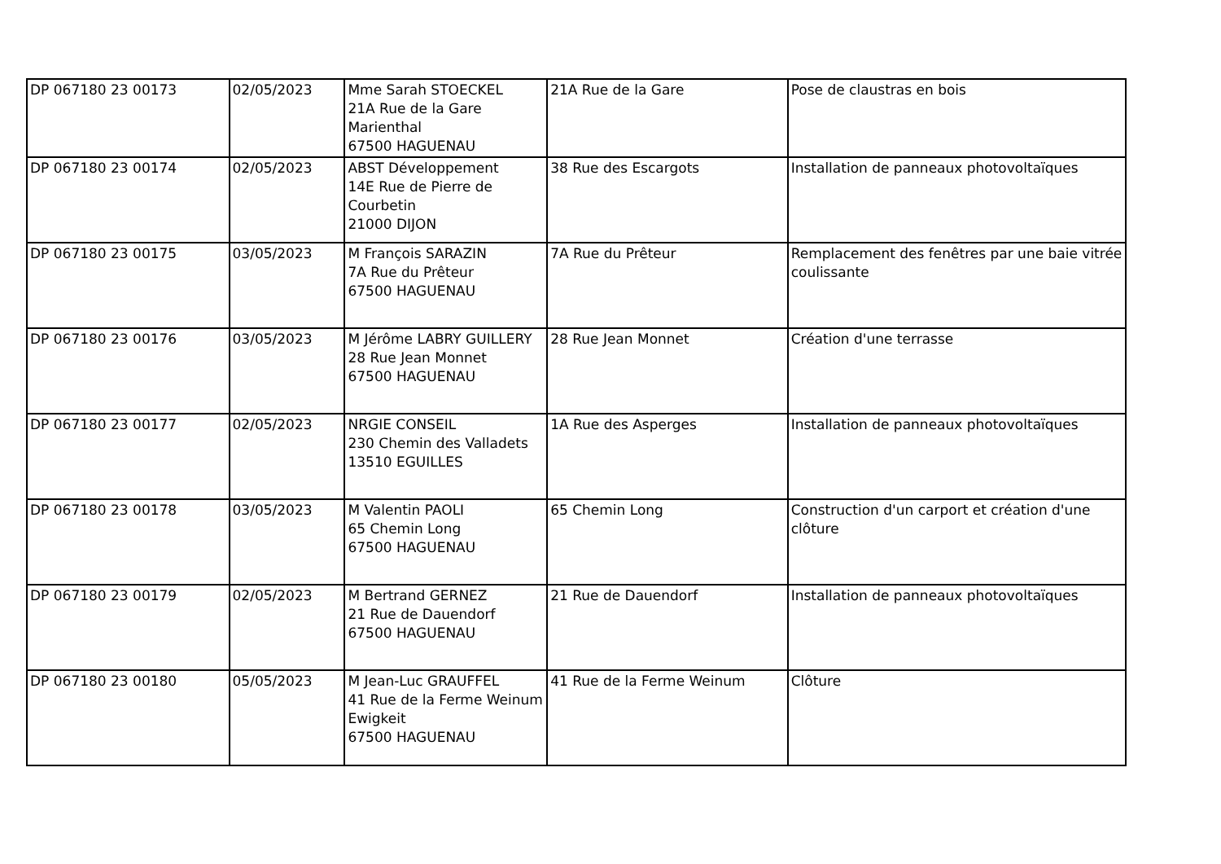| DP 067180 23 00173 | 02/05/2023 | Mme Sarah STOECKEL 21A Rue de la Gare Marienthal 67500 HAGUENAU | 21A Rue de la Gare | Pose de claustras en bois |
| DP 067180 23 00174 | 02/05/2023 | ABST Développement 14E Rue de Pierre de Courbetin 21000 DIJON | 38 Rue des Escargots | Installation de panneaux photovoltaïques |
| DP 067180 23 00175 | 03/05/2023 | M François SARAZIN 7A Rue du Prêteur 67500 HAGUENAU | 7A Rue du Prêteur | Remplacement des fenêtres par une baie vitrée coulissante |
| DP 067180 23 00176 | 03/05/2023 | M Jérôme LABRY GUILLERY 28 Rue Jean Monnet 67500 HAGUENAU | 28 Rue Jean Monnet | Création d'une terrasse |
| DP 067180 23 00177 | 02/05/2023 | NRGIE CONSEIL 230 Chemin des Valladets 13510 EGUILLES | 1A Rue des Asperges | Installation de panneaux photovoltaïques |
| DP 067180 23 00178 | 03/05/2023 | M Valentin PAOLI 65 Chemin Long 67500 HAGUENAU | 65 Chemin Long | Construction d'un carport et création d'une clôture |
| DP 067180 23 00179 | 02/05/2023 | M Bertrand GERNEZ 21 Rue de Dauendorf 67500 HAGUENAU | 21 Rue de Dauendorf | Installation de panneaux photovoltaïques |
| DP 067180 23 00180 | 05/05/2023 | M Jean-Luc GRAUFFEL 41 Rue de la Ferme Weinum Ewigkeit 67500 HAGUENAU | 41 Rue de la Ferme Weinum | Clôture |